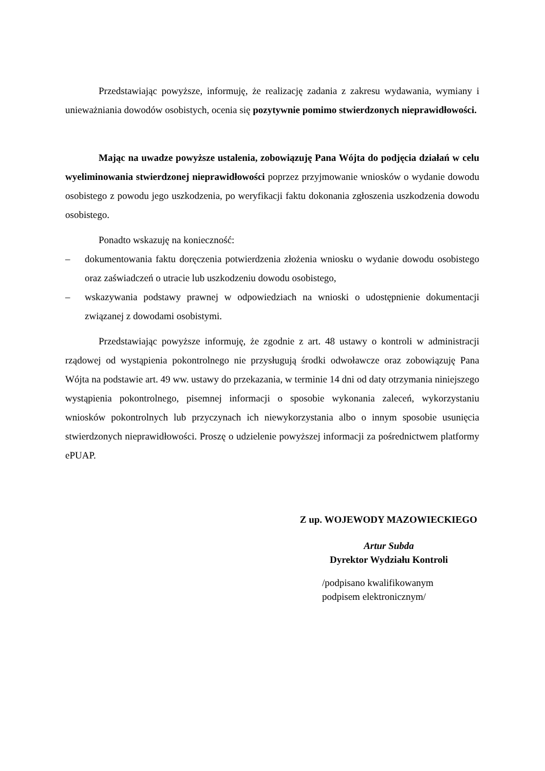Przedstawiając powyższe, informuję, że realizację zadania z zakresu wydawania, wymiany i unieważniania dowodów osobistych, ocenia się pozytywnie pomimo stwierdzonych nieprawidłowości.
Mając na uwadze powyższe ustalenia, zobowiązuję Pana Wójta do podjęcia działań w celu wyeliminowania stwierdzonej nieprawidłowości poprzez przyjmowanie wniosków o wydanie dowodu osobistego z powodu jego uszkodzenia, po weryfikacji faktu dokonania zgłoszenia uszkodzenia dowodu osobistego.
Ponadto wskazuję na konieczność:
– dokumentowania faktu doręczenia potwierdzenia złożenia wniosku o wydanie dowodu osobistego oraz zaświadczeń o utracie lub uszkodzeniu dowodu osobistego,
– wskazywania podstawy prawnej w odpowiedziach na wnioski o udostępnienie dokumentacji związanej z dowodami osobistymi.
Przedstawiając powyższe informuję, że zgodnie z art. 48 ustawy o kontroli w administracji rządowej od wystąpienia pokontrolnego nie przysługują środki odwoławcze oraz zobowiązuję Pana Wójta na podstawie art. 49 ww. ustawy do przekazania, w terminie 14 dni od daty otrzymania niniejszego wystąpienia pokontrolnego, pisemnej informacji o sposobie wykonania zaleceń, wykorzystaniu wniosków pokontrolnych lub przyczynach ich niewykorzystania albo o innym sposobie usunięcia stwierdzonych nieprawidłowości. Proszę o udzielenie powyższej informacji za pośrednictwem platformy ePUAP.
Z up. WOJEWODY MAZOWIECKIEGO
Artur Subda
Dyrektor Wydziału Kontroli
/podpisano kwalifikowanym
podpisem elektronicznym/